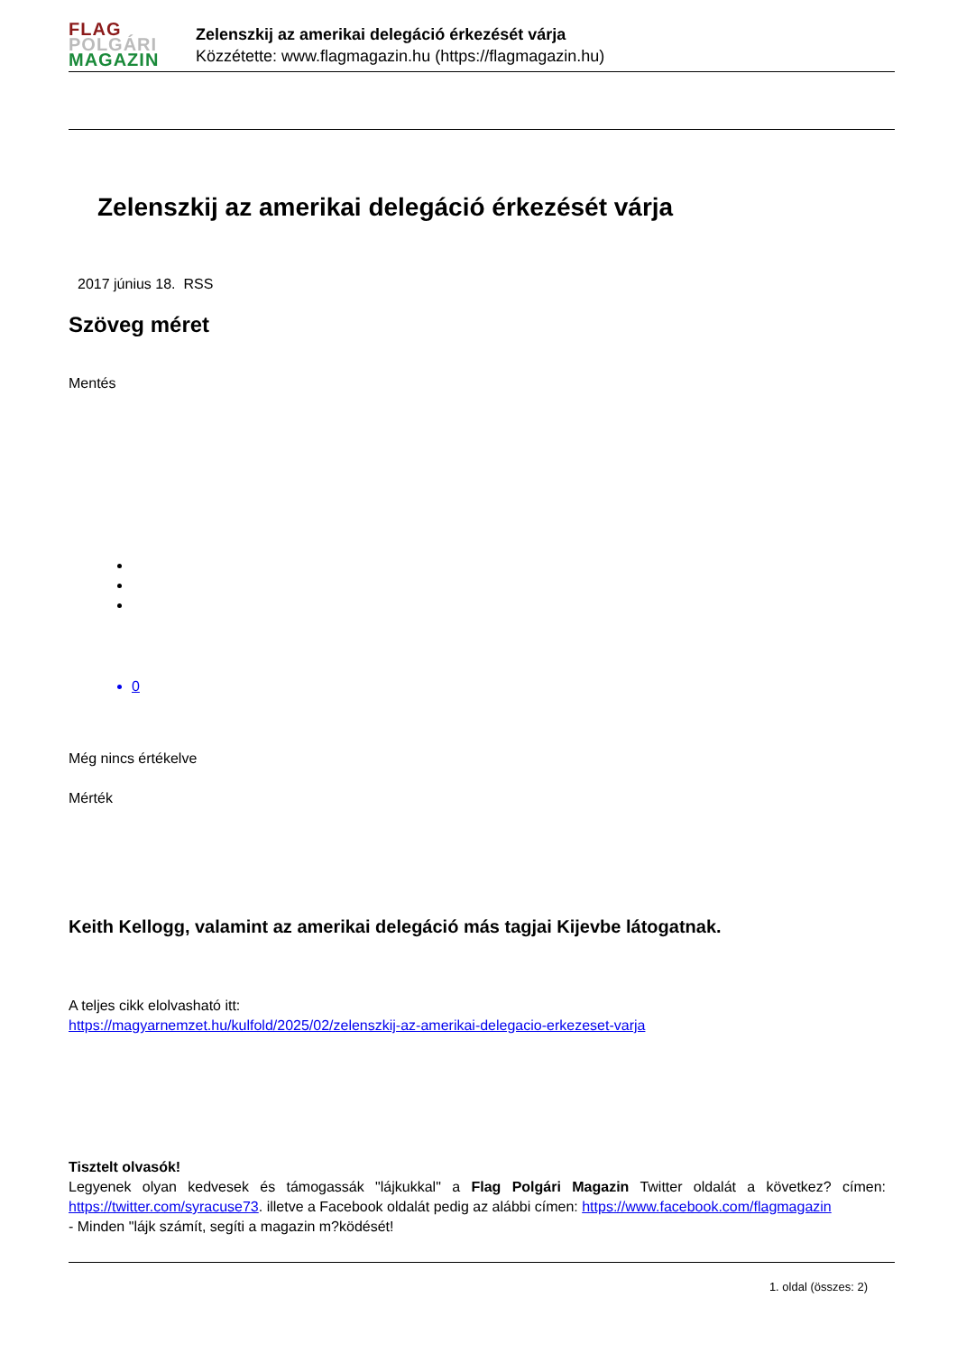FLAG
POLGÁRI
MAGAZIN
Zelenszkij az amerikai delegáció érkezését várja
Közzétette: www.flagmagazin.hu (https://flagmagazin.hu)
Zelenszkij az amerikai delegáció érkezését várja
2017 június 18. RSS
Szöveg méret
Mentés
0
Még nincs értékelve
Mérték
Keith Kellogg, valamint az amerikai delegáció más tagjai Kijevbe látogatnak.
A teljes cikk elolvasható itt:
https://magyarnemzet.hu/kulfold/2025/02/zelenszkij-az-amerikai-delegacio-erkezeset-varja
Tisztelt olvasók!
Legyenek olyan kedvesek és támogassák "lájkukkal" a Flag Polgári Magazin Twitter oldalát a következ? címen: https://twitter.com/syracuse73. illetve a Facebook oldalát pedig az alábbi címen: https://www.facebook.com/flagmagazin
- Minden "lájk számít, segíti a magazin m?ködését!
1. oldal (összes: 2)